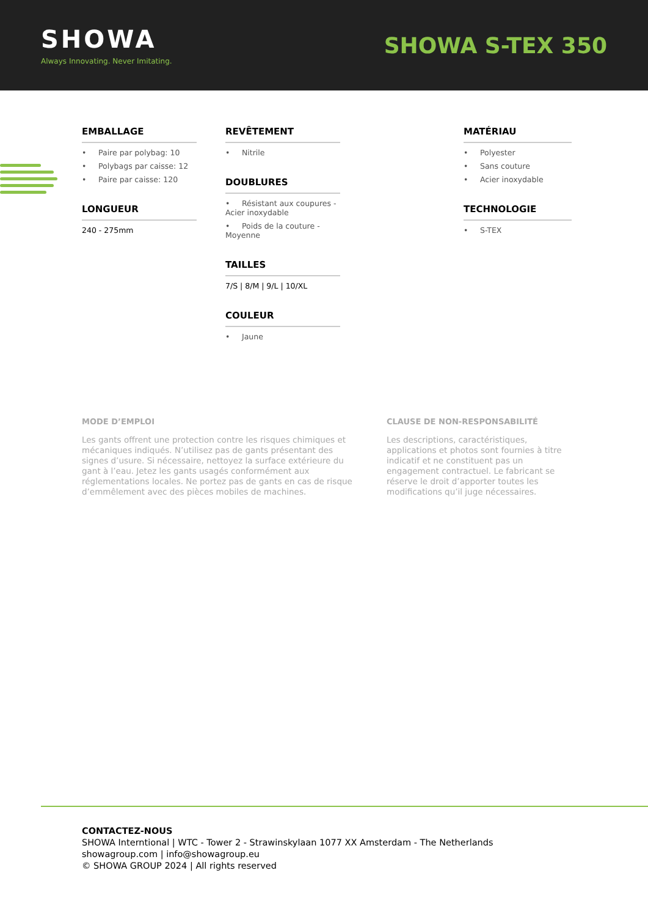SHOWA
Always Innovating. Never Imitating.
SHOWA S-TEX 350
EMBALLAGE
• Paire par polybag: 10
• Polybags par caisse: 12
• Paire par caisse: 120
LONGUEUR
240 - 275mm
REVÊTEMENT
• Nitrile
DOUBLURES
• Résistant aux coupures - Acier inoxydable
• Poids de la couture - Moyenne
TAILLES
7/S | 8/M | 9/L | 10/XL
COULEUR
• Jaune
MATÉRIAU
• Polyester
• Sans couture
• Acier inoxydable
TECHNOLOGIE
• S-TEX
MODE D’EMPLOI
Les gants offrent une protection contre les risques chimiques et mécaniques indiqués. N’utilisez pas de gants présentant des signes d’usure. Si nécessaire, nettoyez la surface extérieure du gant à l’eau. Jetez les gants usagés conformément aux réglementations locales. Ne portez pas de gants en cas de risque d’emmêlement avec des pièces mobiles de machines.
CLAUSE DE NON-RESPONSABILITÉ
Les descriptions, caractéristiques, applications et photos sont fournies à titre indicatif et ne constituent pas un engagement contractuel. Le fabricant se réserve le droit d’apporter toutes les modifications qu’il juge nécessaires.
CONTACTEZ-NOUS
SHOWA Interntional | WTC - Tower 2 - Strawinskylaan 1077 XX Amsterdam - The Netherlands
showagroup.com | info@showagroup.eu
© SHOWA GROUP 2024 | All rights reserved